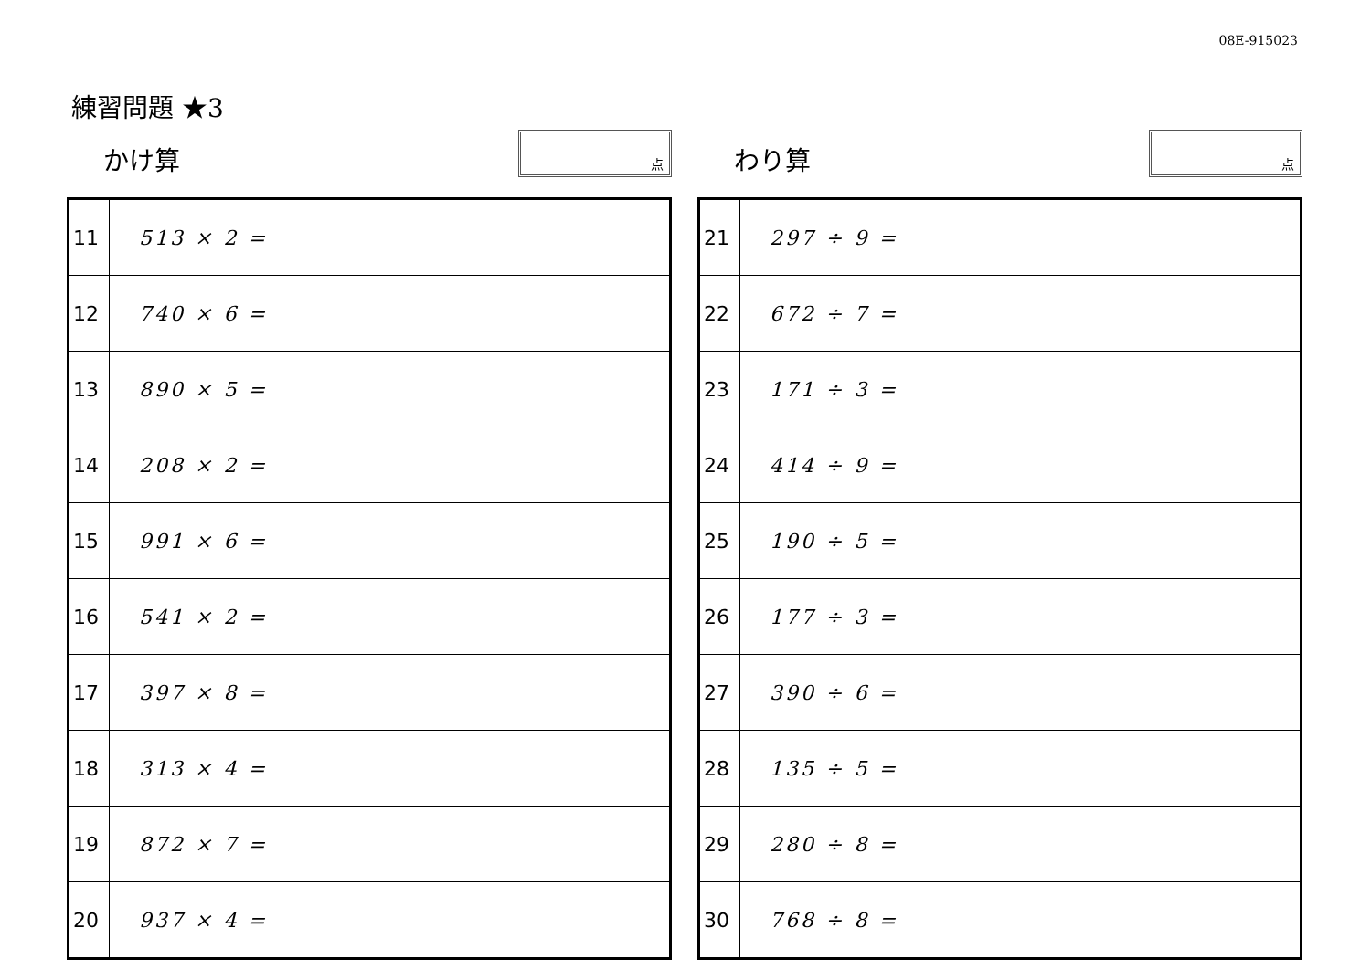08E-915023
練習問題 ★3
かけ算
点
| 11 | 513 × 2 = |
| 12 | 740 × 6 = |
| 13 | 890 × 5 = |
| 14 | 208 × 2 = |
| 15 | 991 × 6 = |
| 16 | 541 × 2 = |
| 17 | 397 × 8 = |
| 18 | 313 × 4 = |
| 19 | 872 × 7 = |
| 20 | 937 × 4 = |
わり算
点
| 21 | 297 ÷ 9 = |
| 22 | 672 ÷ 7 = |
| 23 | 171 ÷ 3 = |
| 24 | 414 ÷ 9 = |
| 25 | 190 ÷ 5 = |
| 26 | 177 ÷ 3 = |
| 27 | 390 ÷ 6 = |
| 28 | 135 ÷ 5 = |
| 29 | 280 ÷ 8 = |
| 30 | 768 ÷ 8 = |